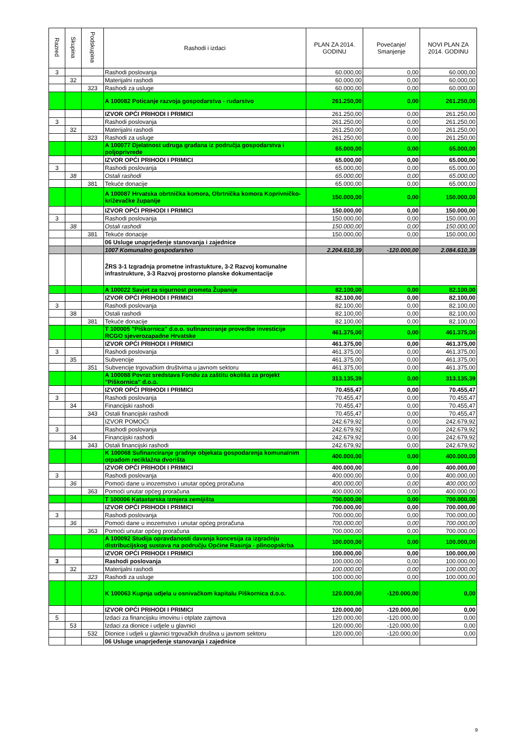| Razred | Skupina | Podskupina | Rashodi i izdaci | PLAN ZA 2014. GODINU | Povećanje/ Smanjenje | NOVI PLAN ZA 2014. GODINU |
| --- | --- | --- | --- | --- | --- | --- |
| 3 | | | Rashodi poslovanja | 60.000,00 | 0,00 | 60.000,00 |
| | 32 | | Materijalni rashodi | 60.000,00 | 0,00 | 60.000,00 |
| | | 323 | Rashodi za usluge | 60.000,00 | 0,00 | 60.000,00 |
| | | | A 100082 Poticanje razvoja gospodarstva - rudarstvo | 261.250,00 | 0,00 | 261.250,00 |
| | | | IZVOR OPĆI PRIHODI I PRIMICI | 261.250,00 | 0,00 | 261.250,00 |
| 3 | | | Rashodi poslovanja | 261.250,00 | 0,00 | 261.250,00 |
| | 32 | | Materijalni rashodi | 261.250,00 | 0,00 | 261.250,00 |
| | | 323 | Rashodi za usluge | 261.250,00 | 0,00 | 261.250,00 |
| | | | A 100077 Djelatnost udruga građana iz područja gospodarstva i poljoprivrede | 65.000,00 | 0,00 | 65.000,00 |
| | | | IZVOR OPĆI PRIHODI I PRIMICI | 65.000,00 | 0,00 | 65.000,00 |
| 3 | | | Rashodi poslovanja | 65.000,00 | 0,00 | 65.000,00 |
| | 38 | | Ostali rashodi | 65.000,00 | 0,00 | 65.000,00 |
| | | 381 | Tekuće donacije | 65.000,00 | 0,00 | 65.000,00 |
| | | | A 100087 Hrvatska obrtnička komora, Obrtnička komora Koprivničko-križevačke županije | 150.000,00 | 0,00 | 150.000,00 |
| | | | IZVOR OPĆI PRIHODI I PRIMICI | 150.000,00 | 0,00 | 150.000,00 |
| 3 | | | Rashodi poslovanja | 150.000,00 | 0,00 | 150.000,00 |
| | 38 | | Ostali rashodi | 150.000,00 | 0,00 | 150.000,00 |
| | | 381 | Tekuće donacije | 150.000,00 | 0,00 | 150.000,00 |
| | | | 06 Usluge unaprjeđenje stanovanja i zajednice | | | |
| | | | 1007 Komunalno gospodarstvo | 2.204.610,39 | -120.000,00 | 2.084.610,39 |
| | | | ŽRS 3-1 Izgradnja prometne infrastukture, 3-2 Razvoj komunalne infrastrukture, 3-3 Razvoj prostorno planske dokumentacije | | | |
| | | | A 100022 Savjet za sigurnost prometa Županije | 82.100,00 | 0,00 | 82.100,00 |
| | | | IZVOR OPĆI PRIHODI I PRIMICI | 82.100,00 | 0,00 | 82.100,00 |
| 3 | | | Rashodi poslovanja | 82.100,00 | 0,00 | 82.100,00 |
| | 38 | | Ostali rashodi | 82.100,00 | 0,00 | 82.100,00 |
| | | 381 | Tekuće donacije | 82.100,00 | 0,00 | 82.100,00 |
| | | | T 100005 "Piškornica" d.o.o. sufinanciranje provedbe investicije RCGO sjeverozapadne Hrvatske | 461.375,00 | 0,00 | 461.375,00 |
| | | | IZVOR OPĆI PRIHODI I PRIMICI | 461.375,00 | 0,00 | 461.375,00 |
| 3 | | | Rashodi poslovanja | 461.375,00 | 0,00 | 461.375,00 |
| | 35 | | Subvencije | 461.375,00 | 0,00 | 461.375,00 |
| | | 351 | Subvencije trgovačkim društvima u javnom sektoru | 461.375,00 | 0,00 | 461.375,00 |
| | | | A 100088 Povrat sredstava Fondu za zaštitu okoliša za projekt "Piškornica" d.o.o. | 313.135,39 | 0,00 | 313.135,39 |
| | | | IZVOR OPĆI PRIHODI I PRIMICI | 70.455,47 | 0,00 | 70.455,47 |
| 3 | | | Rashodi poslovanja | 70.455,47 | 0,00 | 70.455,47 |
| | 34 | | Financijski rashodi | 70.455,47 | 0,00 | 70.455,47 |
| | | 343 | Ostali financijski rashodi | 70.455,47 | 0,00 | 70.455,47 |
| | | | IZVOR POMOĆI | 242.679,92 | 0,00 | 242.679,92 |
| 3 | | | Rashodi poslovanja | 242.679,92 | 0,00 | 242.679,92 |
| | 34 | | Financijski rashodi | 242.679,92 | 0,00 | 242.679,92 |
| | | 343 | Ostali financijski rashodi | 242.679,92 | 0,00 | 242.679,92 |
| | | | K 100068 Sufinanciranje gradnje objekata gospodarenja komunalnim otpadom reciklažna dvorišta | 400.000,00 | 0,00 | 400.000,00 |
| | | | IZVOR OPĆI PRIHODI I PRIMICI | 400.000,00 | 0,00 | 400.000,00 |
| 3 | | | Rashodi poslovanja | 400.000,00 | 0,00 | 400.000,00 |
| | 36 | | Pomoći dane u inozemstvo i unutar općeg proračuna | 400.000,00 | 0,00 | 400.000,00 |
| | | 363 | Pomoći unutar općeg proračuna | 400.000,00 | 0,00 | 400.000,00 |
| | | | T 100006 Katastarska izmjera zemljišta | 700.000,00 | 0,00 | 700.000,00 |
| | | | IZVOR OPĆI PRIHODI I PRIMICI | 700.000,00 | 0,00 | 700.000,00 |
| 3 | | | Rashodi poslovanja | 700.000,00 | 0,00 | 700.000,00 |
| | 36 | | Pomoći dane u inozemstvo i unutar općeg proračuna | 700.000,00 | 0,00 | 700.000,00 |
| | | 363 | Pomoći unutar općeg proračuna | 700.000,00 | 0,00 | 700.000,00 |
| | | | A 100092 Studija opravdanosti davanja koncesija za izgradnju distribucijskog sustava na području Općine Rasinja - plinoopskrba | 100.000,00 | 0,00 | 100.000,00 |
| | | | IZVOR OPĆI PRIHODI I PRIMICI | 100.000,00 | 0,00 | 100.000,00 |
| 3 | | | Rashodi poslovanja | 100.000,00 | 0,00 | 100.000,00 |
| | 32 | | Materijalni rashodi | 100.000,00 | 0,00 | 100.000,00 |
| | | 323 | Rashodi za usluge | 100.000,00 | 0,00 | 100.000,00 |
| | | | K 100063 Kupnja udjela u osnivačkom kapitalu Piškornica d.o.o. | 120.000,00 | -120.000,00 | 0,00 |
| | | | IZVOR OPĆI PRIHODI I PRIMICI | 120.000,00 | -120.000,00 | 0,00 |
| 5 | | | Izdaci za financijsku imovinu i otplate zajmova | 120.000,00 | -120.000,00 | 0,00 |
| | 53 | | Izdaci za dionice i udjele u glavnici | 120.000,00 | -120.000,00 | 0,00 |
| | | 532 | Dionice i udjeli u glavnici trgovačkih društva u javnom sektoru | 120.000,00 | -120.000,00 | 0,00 |
| | | | 06 Usluge unaprjeđenje stanovanja i zajednice | | | |
9